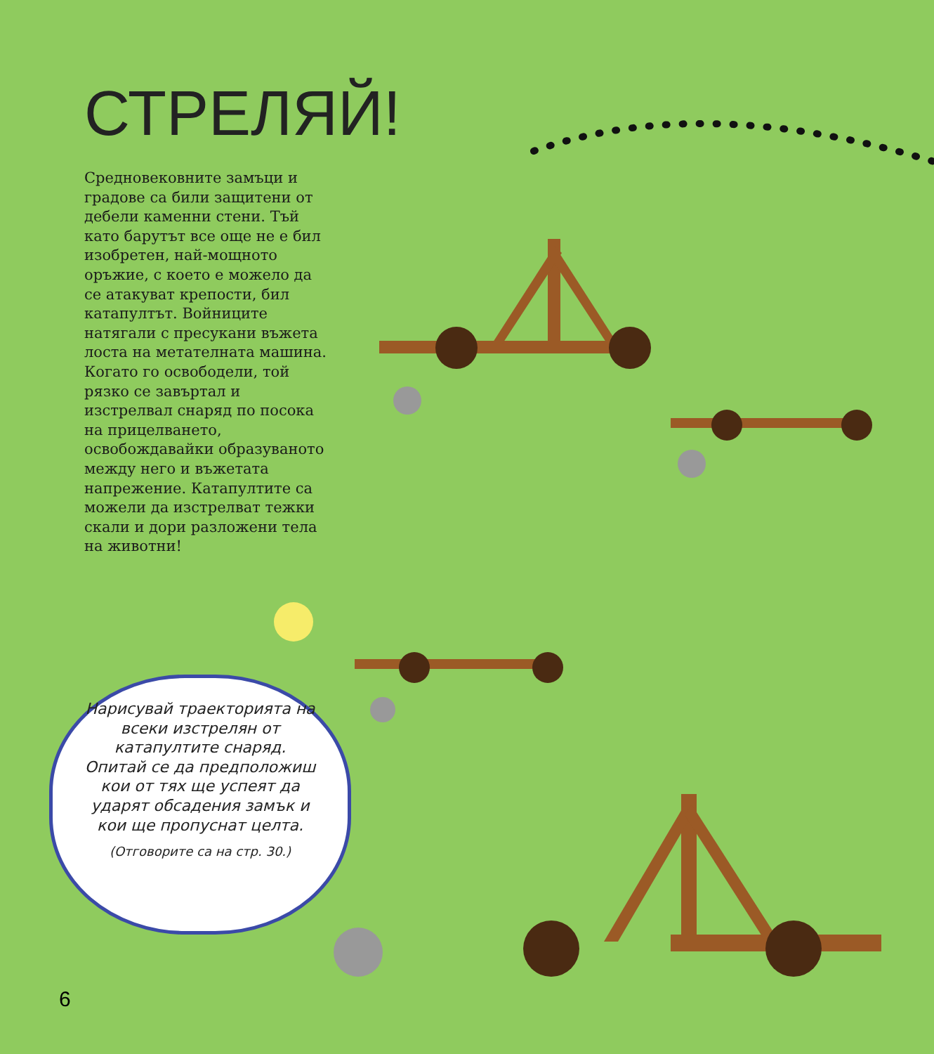СТРЕЛЯЙ!
Средновековните замъци и градове са били защитени от дебели каменни стени. Тъй като барутът все още не е бил изобретен, най-мощното оръжие, с което е можело да се атакуват крепости, бил катапултът. Войниците натягали с пресукани въжета лоста на метателната машина. Когато го освободели, той рязко се завъртал и изстрелвал снаряд по посока на прицелването, освобождавайки образуваното между него и въжетата напрежение. Катапултите са можели да изстрелват тежки скали и дори разложени тела на животни!
Нарисувай траекторията на всеки изстрелян от катапултите снаряд. Опитай се да предположиш кои от тях ще успеят да ударят обсадения замък и кои ще пропуснат целта.
(Отговорите са на стр. 30.)
6